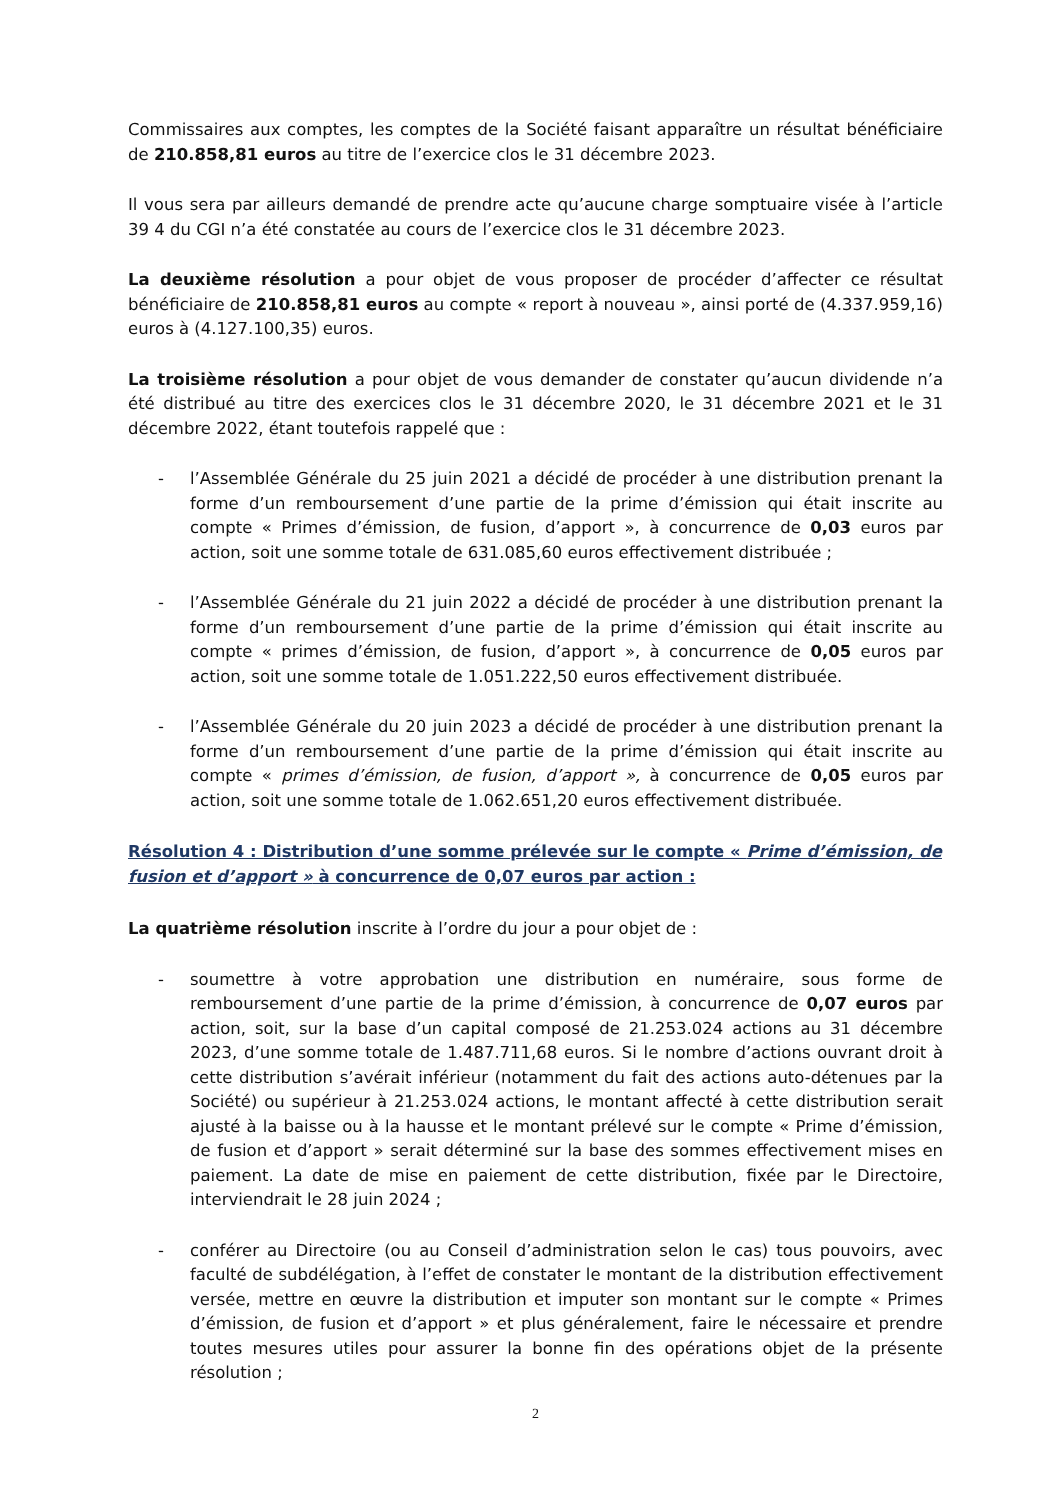Commissaires aux comptes, les comptes de la Société faisant apparaître un résultat bénéficiaire de 210.858,81 euros au titre de l’exercice clos le 31 décembre 2023.
Il vous sera par ailleurs demandé de prendre acte qu’aucune charge somptuaire visée à l’article 39 4 du CGI n’a été constatée au cours de l’exercice clos le 31 décembre 2023.
La deuxième résolution a pour objet de vous proposer de procéder d’affecter ce résultat bénéficiaire de 210.858,81 euros au compte « report à nouveau », ainsi porté de (4.337.959,16) euros à (4.127.100,35) euros.
La troisième résolution a pour objet de vous demander de constater qu’aucun dividende n’a été distribué au titre des exercices clos le 31 décembre 2020, le 31 décembre 2021 et le 31 décembre 2022, étant toutefois rappelé que :
- l’Assemblée Générale du 25 juin 2021 a décidé de procéder à une distribution prenant la forme d’un remboursement d’une partie de la prime d’émission qui était inscrite au compte « Primes d’émission, de fusion, d’apport », à concurrence de 0,03 euros par action, soit une somme totale de 631.085,60 euros effectivement distribuée ;
- l’Assemblée Générale du 21 juin 2022 a décidé de procéder à une distribution prenant la forme d’un remboursement d’une partie de la prime d’émission qui était inscrite au compte « primes d’émission, de fusion, d’apport », à concurrence de 0,05 euros par action, soit une somme totale de 1.051.222,50 euros effectivement distribuée.
- l’Assemblée Générale du 20 juin 2023 a décidé de procéder à une distribution prenant la forme d’un remboursement d’une partie de la prime d’émission qui était inscrite au compte « primes d’émission, de fusion, d’apport », à concurrence de 0,05 euros par action, soit une somme totale de 1.062.651,20 euros effectivement distribuée.
Résolution 4 : Distribution d’une somme prélevée sur le compte « Prime d’émission, de fusion et d’apport » à concurrence de 0,07 euros par action :
La quatrième résolution inscrite à l’ordre du jour a pour objet de :
- soumettre à votre approbation une distribution en numéraire, sous forme de remboursement d’une partie de la prime d’émission, à concurrence de 0,07 euros par action, soit, sur la base d’un capital composé de 21.253.024 actions au 31 décembre 2023, d’une somme totale de 1.487.711,68 euros. Si le nombre d’actions ouvrant droit à cette distribution s’avérait inférieur (notamment du fait des actions auto-détenues par la Société) ou supérieur à 21.253.024 actions, le montant affecté à cette distribution serait ajusté à la baisse ou à la hausse et le montant prélevé sur le compte « Prime d’émission, de fusion et d’apport » serait déterminé sur la base des sommes effectivement mises en paiement. La date de mise en paiement de cette distribution, fixée par le Directoire, interviendrait le 28 juin 2024 ;
- conférer au Directoire (ou au Conseil d’administration selon le cas) tous pouvoirs, avec faculté de subdélégation, à l’effet de constater le montant de la distribution effectivement versée, mettre en œuvre la distribution et imputer son montant sur le compte « Primes d’émission, de fusion et d’apport » et plus généralement, faire le nécessaire et prendre toutes mesures utiles pour assurer la bonne fin des opérations objet de la présente résolution ;
2